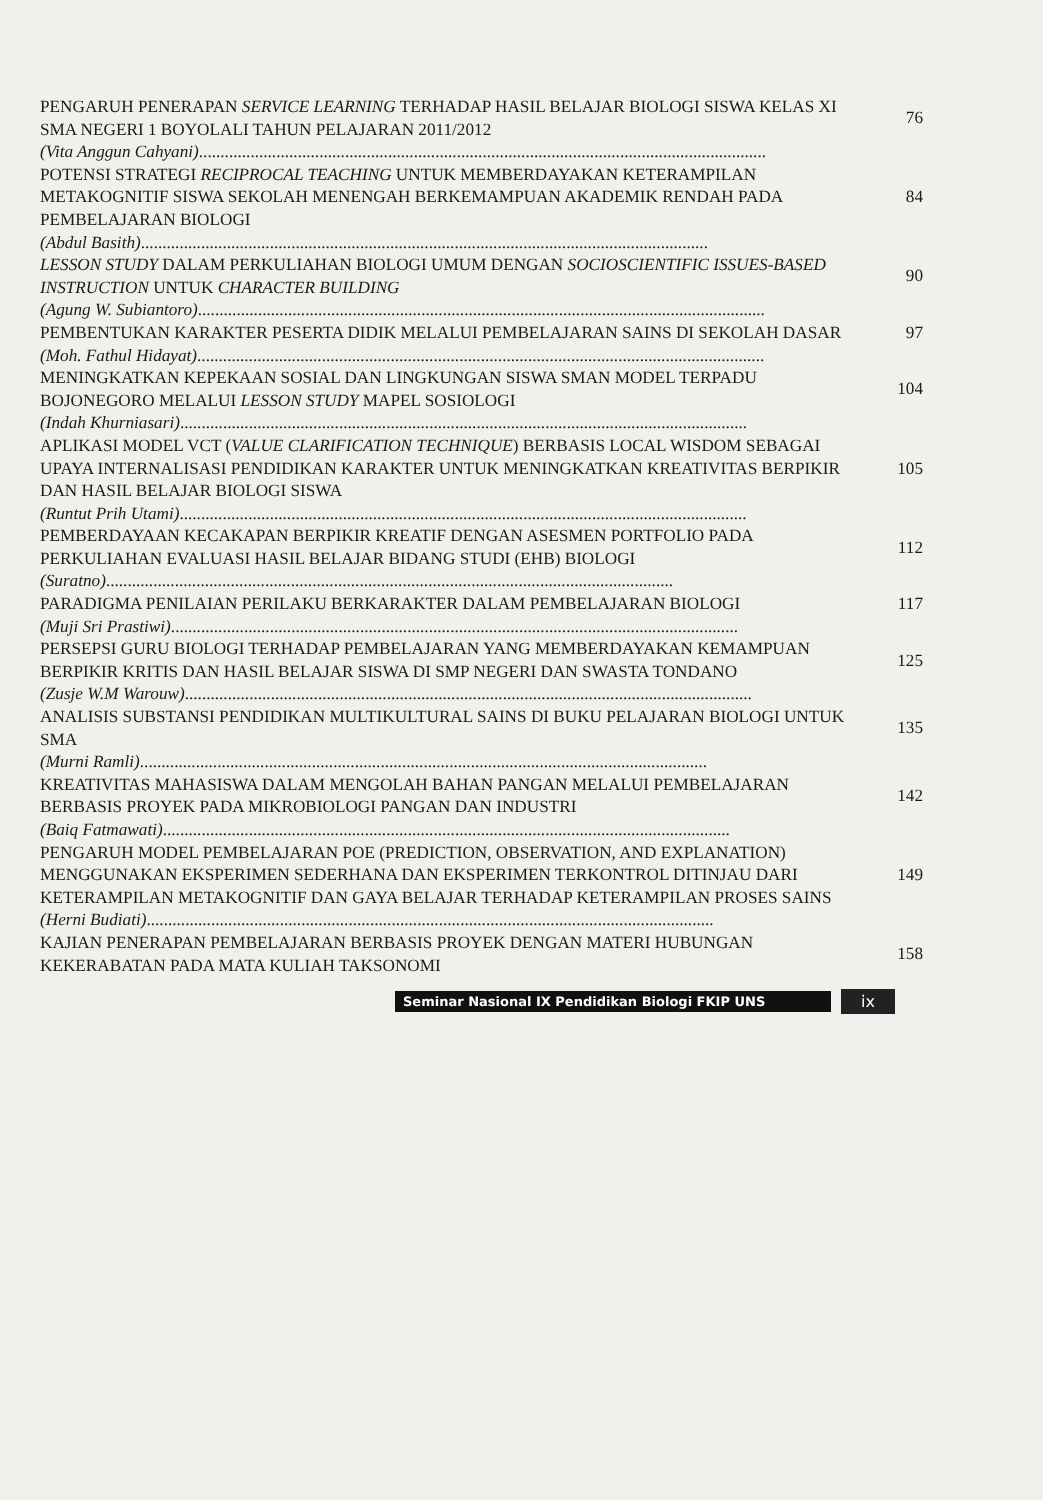PENGARUH PENERAPAN SERVICE LEARNING TERHADAP HASIL BELAJAR BIOLOGI SISWA KELAS XI SMA NEGERI 1 BOYOLALI TAHUN PELAJARAN 2011/2012
76
(Vita Anggun Cahyani) ....................................................................................................................................
POTENSI STRATEGI RECIPROCAL TEACHING UNTUK MEMBERDAYAKAN KETERAMPILAN METAKOGNITIF SISWA SEKOLAH MENENGAH BERKEMAMPUAN AKADEMIK RENDAH PADA PEMBELAJARAN BIOLOGI
84
(Abdul Basith) ....................................................................................................................................
LESSON STUDY DALAM PERKULIAHAN BIOLOGI UMUM DENGAN SOCIOSCIENTIFIC ISSUES-BASED INSTRUCTION UNTUK CHARACTER BUILDING
90
(Agung W. Subiantoro) ....................................................................................................................................
PEMBENTUKAN KARAKTER PESERTA DIDIK MELALUI PEMBELAJARAN SAINS DI SEKOLAH DASAR
97
(Moh. Fathul Hidayat) ....................................................................................................................................
MENINGKATKAN KEPEKAAN SOSIAL DAN LINGKUNGAN SISWA SMAN MODEL TERPADU BOJONEGORO MELALUI LESSON STUDY MAPEL SOSIOLOGI
104
(Indah Khurniasari) ....................................................................................................................................
APLIKASI MODEL VCT (VALUE CLARIFICATION TECHNIQUE) BERBASIS LOCAL WISDOM SEBAGAI UPAYA INTERNALISASI PENDIDIKAN KARAKTER UNTUK MENINGKATKAN KREATIVITAS BERPIKIR DAN HASIL BELAJAR BIOLOGI SISWA
105
(Runtut Prih Utami) ....................................................................................................................................
PEMBERDAYAAN KECAKAPAN BERPIKIR KREATIF DENGAN ASESMEN PORTFOLIO PADA PERKULIAHAN EVALUASI HASIL BELAJAR BIDANG STUDI (EHB) BIOLOGI
112
(Suratno) ....................................................................................................................................
PARADIGMA PENILAIAN PERILAKU BERKARAKTER DALAM PEMBELAJARAN BIOLOGI
117
(Muji Sri Prastiwi) ....................................................................................................................................
PERSEPSI GURU BIOLOGI TERHADAP PEMBELAJARAN YANG MEMBERDAYAKAN KEMAMPUAN BERPIKIR KRITIS DAN HASIL BELAJAR SISWA DI SMP NEGERI DAN SWASTA TONDANO
125
(Zusje W.M Warouw) ....................................................................................................................................
ANALISIS SUBSTANSI PENDIDIKAN MULTIKULTURAL SAINS DI BUKU PELAJARAN BIOLOGI UNTUK SMA
135
(Murni Ramli) ....................................................................................................................................
KREATIVITAS MAHASISWA DALAM MENGOLAH BAHAN PANGAN MELALUI PEMBELAJARAN BERBASIS PROYEK PADA MIKROBIOLOGI PANGAN DAN INDUSTRI
142
(Baiq Fatmawati) ....................................................................................................................................
PENGARUH MODEL PEMBELAJARAN POE (PREDICTION, OBSERVATION, AND EXPLANATION) MENGGUNAKAN EKSPERIMEN SEDERHANA DAN EKSPERIMEN TERKONTROL DITINJAU DARI KETERAMPILAN METAKOGNITIF DAN GAYA BELAJAR TERHADAP KETERAMPILAN PROSES SAINS
149
(Herni Budiati) ....................................................................................................................................
KAJIAN PENERAPAN PEMBELAJARAN BERBASIS PROYEK DENGAN MATERI HUBUNGAN KEKERABATAN PADA MATA KULIAH TAKSONOMI
158
Seminar Nasional IX Pendidikan Biologi FKIP UNS
ix